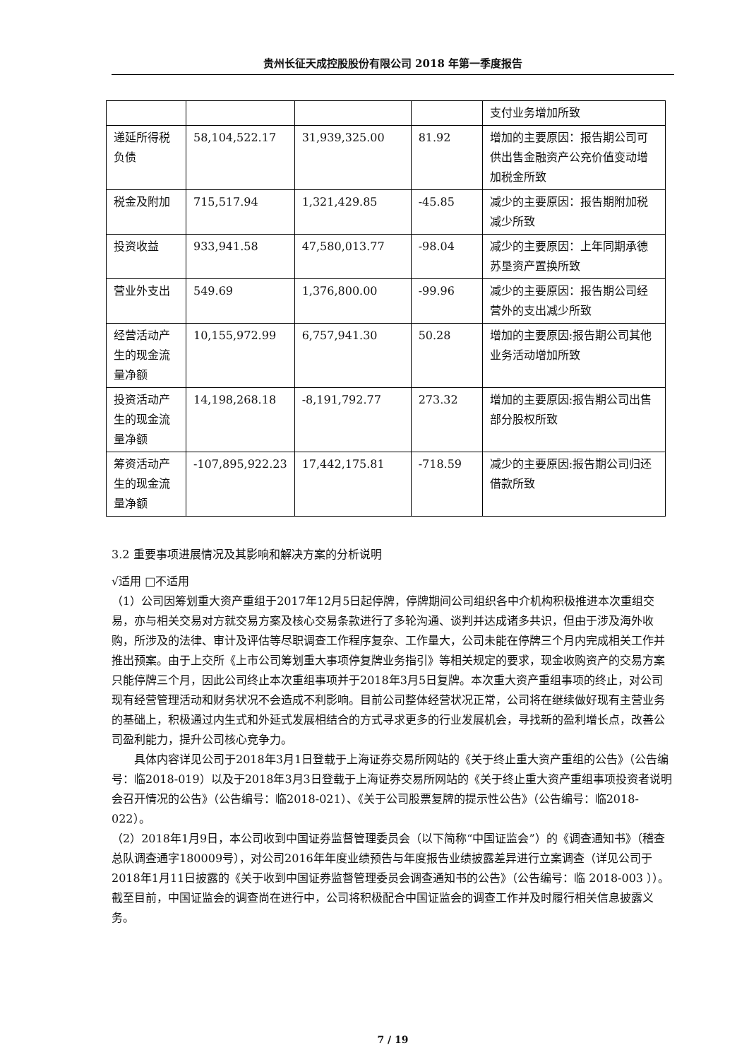贵州长征天成控股股份有限公司 2018 年第一季度报告
| | | | | 支付业务增加所致 |
| 递延所得税负债 | 58,104,522.17 | 31,939,325.00 | 81.92 | 增加的主要原因：报告期公司可供出售金融资产公充价值变动增加税金所致 |
| 税金及附加 | 715,517.94 | 1,321,429.85 | -45.85 | 减少的主要原因：报告期附加税减少所致 |
| 投资收益 | 933,941.58 | 47,580,013.77 | -98.04 | 减少的主要原因：上年同期承德苏垦资产置换所致 |
| 营业外支出 | 549.69 | 1,376,800.00 | -99.96 | 减少的主要原因：报告期公司经营外的支出减少所致 |
| 经营活动产生的现金流量净额 | 10,155,972.99 | 6,757,941.30 | 50.28 | 增加的主要原因:报告期公司其他业务活动增加所致 |
| 投资活动产生的现金流量净额 | 14,198,268.18 | -8,191,792.77 | 273.32 | 增加的主要原因:报告期公司出售部分股权所致 |
| 筹资活动产生的现金流量净额 | -107,895,922.23 | 17,442,175.81 | -718.59 | 减少的主要原因:报告期公司归还借款所致 |
3.2 重要事项进展情况及其影响和解决方案的分析说明
√适用 □不适用
（1）公司因筹划重大资产重组于2017年12月5日起停牌，停牌期间公司组织各中介机构积极推进本次重组交易，亦与相关交易对方就交易方案及核心交易条款进行了多轮沟通、谈判并达成诸多共识，但由于涉及海外收购，所涉及的法律、审计及评估等尽职调查工作程序复杂、工作量大，公司未能在停牌三个月内完成相关工作并推出预案。由于上交所《上市公司筹划重大事项停复牌业务指引》等相关规定的要求，现金收购资产的交易方案只能停牌三个月，因此公司终止本次重组事项并于2018年3月5日复牌。本次重大资产重组事项的终止，对公司现有经营管理活动和财务状况不会造成不利影响。目前公司整体经营状况正常，公司将在继续做好现有主营业务的基础上，积极通过内生式和外延式发展相结合的方式寻求更多的行业发展机会，寻找新的盈利增长点，改善公司盈利能力，提升公司核心竞争力。
具体内容详见公司于2018年3月1日登载于上海证券交易所网站的《关于终止重大资产重组的公告》（公告编号：临2018-019）以及于2018年3月3日登载于上海证券交易所网站的《关于终止重大资产重组事项投资者说明会召开情况的公告》（公告编号：临2018-021）、《关于公司股票复牌的提示性公告》（公告编号：临2018-022）。
（2）2018年1月9日，本公司收到中国证券监督管理委员会（以下简称“中国证监会”）的《调查通知书》（稽查总队调查通字180009号），对公司2016年年度业绩预告与年度报告业绩披露差异进行立案调查（详见公司于2018年1月11日披露的《关于收到中国证券监督管理委员会调查通知书的公告》（公告编号：临 2018-003 ））。截至目前，中国证监会的调查尚在进行中，公司将积极配合中国证监会的调查工作并及时履行相关信息披露义务。
7 / 19